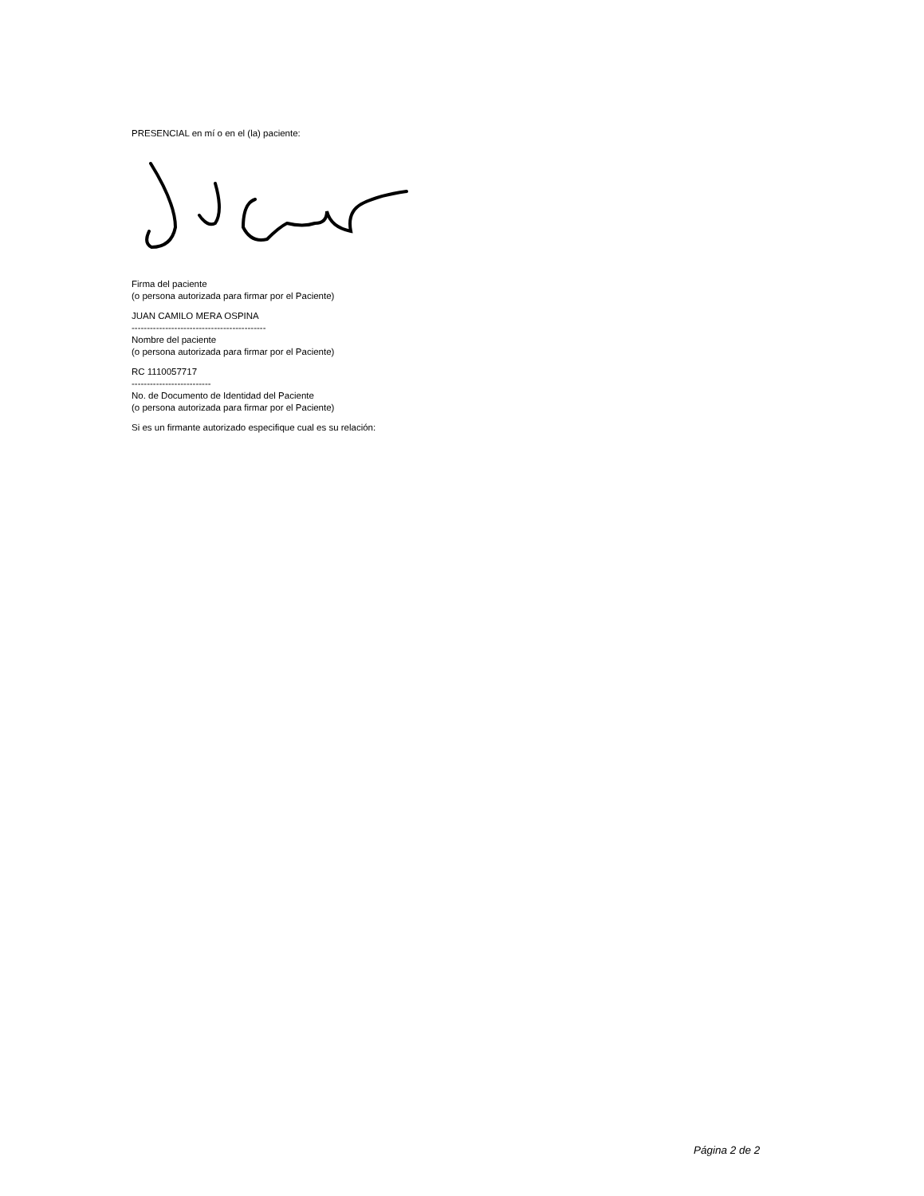PRESENCIAL en mí o en el (la) paciente:
Firma del paciente
(o persona autorizada para firmar por el Paciente)
JUAN CAMILO MERA OSPINA
--------------------------------------------
Nombre del paciente
(o persona autorizada para firmar por el Paciente)
RC 1110057717
--------------------------
No. de Documento de Identidad del Paciente
(o persona autorizada para firmar por el Paciente)
Si es un firmante autorizado especifique cual es su relación:
Página 2 de 2